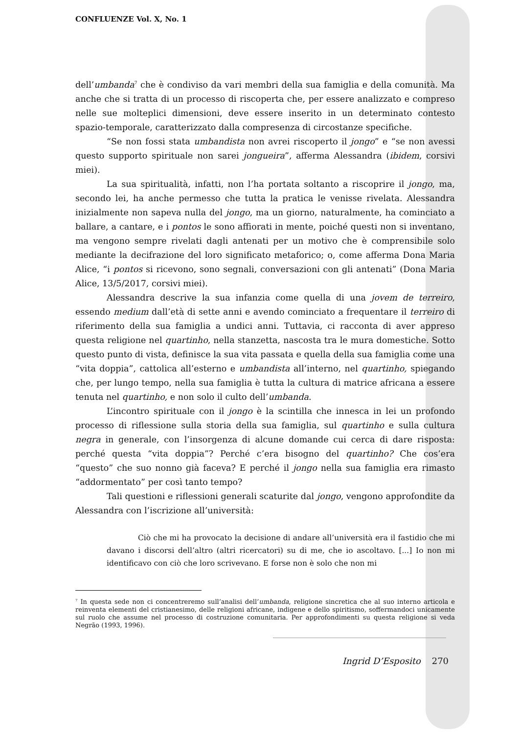CONFLUENZE Vol. X, No. 1
dell’umbanda<sup>7</sup> che è condiviso da vari membri della sua famiglia e della comunità. Ma anche che si tratta di un processo di riscoperta che, per essere analizzato e compreso nelle sue molteplici dimensioni, deve essere inserito in un determinato contesto spazio-temporale, caratterizzato dalla compresenza di circostanze specifiche.
“Se non fossi stata umbandista non avrei riscoperto il jongo” e “se non avessi questo supporto spirituale non sarei jongueira”, afferma Alessandra (ibidem, corsivi miei).
La sua spiritualità, infatti, non l’ha portata soltanto a riscoprire il jongo, ma, secondo lei, ha anche permesso che tutta la pratica le venisse rivelata. Alessandra inizialmente non sapeva nulla del jongo, ma un giorno, naturalmente, ha cominciato a ballare, a cantare, e i pontos le sono affiorati in mente, poiché questi non si inventano, ma vengono sempre rivelati dagli antenati per un motivo che è comprensibile solo mediante la decifrazione del loro significato metaforico; o, come afferma Dona Maria Alice, “i pontos si ricevono, sono segnali, conversazioni con gli antenati” (Dona Maria Alice, 13/5/2017, corsivi miei).
Alessandra descrive la sua infanzia come quella di una jovem de terreiro, essendo medium dall’età di sette anni e avendo cominciato a frequentare il terreiro di riferimento della sua famiglia a undici anni. Tuttavia, ci racconta di aver appreso questa religione nel quartinho, nella stanzetta, nascosta tra le mura domestiche. Sotto questo punto di vista, definisce la sua vita passata e quella della sua famiglia come una “vita doppia”, cattolica all’esterno e umbandista all’interno, nel quartinho, spiegando che, per lungo tempo, nella sua famiglia è tutta la cultura di matrice africana a essere tenuta nel quartinho, e non solo il culto dell’umbanda.
L’incontro spirituale con il jongo è la scintilla che innesca in lei un profondo processo di riflessione sulla storia della sua famiglia, sul quartinho e sulla cultura negra in generale, con l’insorgenza di alcune domande cui cerca di dare risposta: perché questa “vita doppia”? Perché c’era bisogno del quartinho? Che cos’era “questo” che suo nonno già faceva? E perché il jongo nella sua famiglia era rimasto “addormentato” per così tanto tempo?
Tali questioni e riflessioni generali scaturite dal jongo, vengono approfondite da Alessandra con l’iscrizione all’università:
Ciò che mi ha provocato la decisione di andare all’università era il fastidio che mi davano i discorsi dell’altro (altri ricercatori) su di me, che io ascoltavo. [...] Io non mi identificavo con ciò che loro scrivevano. E forse non è solo che non mi
<sup>7</sup> In questa sede non ci concentreremo sull’analisi dell’umbanda, religione sincretica che al suo interno articola e reinventa elementi del cristianesimo, delle religioni africane, indigene e dello spiritismo, soffermandoci unicamente sul ruolo che assume nel processo di costruzione comunitaria. Per approfondimenti su questa religione si veda Negrão (1993, 1996).
Ingrid D’Esposito 270